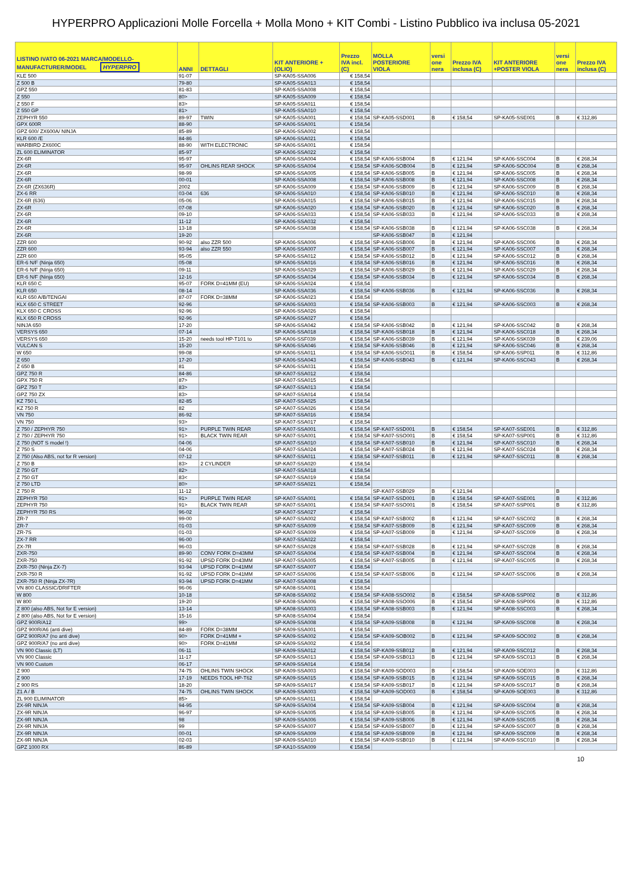HYPERPRO Applicazioni Molle Forcella + Molla Mono + KIT Combi - Listino Pubblico iva inclusa 05-2021
| LISTINO IVATO 06-2021 MARCA/MODELLO- MANUFACTURER/MODEL HYPERPRO | ANNI | DETTAGLI | KIT ANTERIORE + (OLIO) | Prezzo IVA incl. (C) | MOLLA POSTERIORE VIOLA | versi one nera | Prezzo IVA inclusa (C) | KIT ANTERIORE +POSTER VIOLA | versi one nera | Prezzo IVA inclusa (C) |
| --- | --- | --- | --- | --- | --- | --- | --- | --- | --- | --- |
| KLE 500 | 91-07 | | SP-KA05-SSA006 | € 158,54 | | | | | | |
| Z 500 B | 79-80 | | SP-KA05-SSA013 | € 158,54 | | | | | | |
| GPZ 550 | 81-83 | | SP-KA05-SSA008 | € 158,54 | | | | | | |
| Z 550 | 80> | | SP-KA05-SSA009 | € 158,54 | | | | | | |
| Z 550 F | 83> | | SP-KA05-SSA011 | € 158,54 | | | | | | |
| Z 550 GP | 81> | | SP-KA05-SSA010 | € 158,54 | | | | | | |
| ZEPHYR 550 | 89-97 | TWIN | SP-KA05-SSA001 | € 158,54 | SP-KA05-SSD001 | B | € 158,54 | SP-KA05-SSE001 | B | € 312,86 |
| GPX 600R | 88-90 | | SP-KA06-SSA001 | € 158,54 | | | | | | |
| GPZ 600/ ZX600A/ NINJA | 85-89 | | SP-KA06-SSA002 | € 158,54 | | | | | | |
| KLR 600 /E | 84-86 | | SP-KA06-SSA021 | € 158,54 | | | | | | |
| WARBIRD ZX600C | 88-90 | WITH ELECTRONIC | SP-KA06-SSA001 | € 158,54 | | | | | | |
| ZL 600 ELIMINATOR | 85-97 | | SP-KA06-SSA022 | € 158,54 | | | | | | |
| ZX-6R | 95-97 | | SP-KA06-SSA004 | € 158,54 | SP-KA06-SSB004 | B | € 121,94 | SP-KA06-SSC004 | B | € 268,34 |
| ZX-6R | 95-97 | OHLINS REAR SHOCK | SP-KA06-SSA004 | € 158,54 | SP-KA06-SOB004 | B | € 121,94 | SP-KA06-SOC004 | B | € 268,34 |
| ZX-6R | 98-99 | | SP-KA06-SSA005 | € 158,54 | SP-KA06-SSB005 | B | € 121,94 | SP-KA06-SSC005 | B | € 268,34 |
| ZX-6R | 00-01 | | SP-KA06-SSA008 | € 158,54 | SP-KA06-SSB008 | B | € 121,94 | SP-KA06-SSC008 | B | € 268,34 |
| ZX-6R (ZX636R) | 2002 | | SP-KA06-SSA009 | € 158,54 | SP-KA06-SSB009 | B | € 121,94 | SP-KA06-SSC009 | B | € 268,34 |
| ZX-6 RR | 03-04 | 636 | SP-KA06-SSA010 | € 158,54 | SP-KA06-SSB010 | B | € 121,94 | SP-KA06-SSC010 | B | € 268,34 |
| ZX-6R (636) | 05-06 | | SP-KA06-SSA015 | € 158,54 | SP-KA06-SSB015 | B | € 121,94 | SP-KA06-SSC015 | B | € 268,34 |
| ZX-6R | 07-08 | | SP-KA06-SSA020 | € 158,54 | SP-KA06-SSB020 | B | € 121,94 | SP-KA06-SSC020 | B | € 268,34 |
| ZX-6R | 09-10 | | SP-KA06-SSA033 | € 158,54 | SP-KA06-SSB033 | B | € 121,94 | SP-KA06-SSC033 | B | € 268,34 |
| ZX-6R | 11-12 | | SP-KA06-SSA032 | € 158,54 | | | | | | |
| ZX-6R | 13-18 | | SP-KA06-SSA038 | € 158,54 | SP-KA06-SSB038 | B | € 121,94 | SP-KA06-SSC038 | B | € 268,34 |
| ZX-6R | 19-20 | | | | SP-KA06-SSB047 | B | € 121,94 | | | |
| ZZR 600 | 90-92 | also ZZR 500 | SP-KA06-SSA006 | € 158,54 | SP-KA06-SSB006 | B | € 121,94 | SP-KA06-SSC006 | B | € 268,34 |
| ZZR 600 | 93-94 | also ZZR 550 | SP-KA06-SSA007 | € 158,54 | SP-KA06-SSB007 | B | € 121,94 | SP-KA06-SSC007 | B | € 268,34 |
| ZZR 600 | 95-05 | | SP-KA06-SSA012 | € 158,54 | SP-KA06-SSB012 | B | € 121,94 | SP-KA06-SSC012 | B | € 268,34 |
| ER-6 N/F (Ninja 650) | 05-08 | | SP-KA06-SSA016 | € 158,54 | SP-KA06-SSB016 | B | € 121,94 | SP-KA06-SSC016 | B | € 268,34 |
| ER-6 N/F (Ninja 650) | 09-11 | | SP-KA06-SSA029 | € 158,54 | SP-KA06-SSB029 | B | € 121,94 | SP-KA06-SSC029 | B | € 268,34 |
| ER-6 N/F (Ninja 650) | 12-16 | | SP-KA06-SSA034 | € 158,54 | SP-KA06-SSB034 | B | € 121,94 | SP-KA06-SSC034 | B | € 268,34 |
| KLR 650 C | 95-07 | FORK D=41MM (EU) | SP-KA06-SSA024 | € 158,54 | | | | | | |
| KLR 650 | 08-14 | | SP-KA06-SSA036 | € 158,54 | SP-KA06-SSB036 | B | € 121,94 | SP-KA06-SSC036 | B | € 268,34 |
| KLR 650 A/B/TENGAI | 87-07 | FORK D=38MM | SP-KA06-SSA023 | € 158,54 | | | | | | |
| KLX 650 C STREET | 92-96 | | SP-KA06-SSA003 | € 158,54 | SP-KA06-SSB003 | B | € 121,94 | SP-KA06-SSC003 | B | € 268,34 |
| KLX 650 C CROSS | 92-96 | | SP-KA06-SSA026 | € 158,54 | | | | | | |
| KLX 650 R CROSS | 92-96 | | SP-KA06-SSA027 | € 158,54 | | | | | | |
| NINJA 650 | 17-20 | | SP-KA06-SSA042 | € 158,54 | SP-KA06-SSB042 | B | € 121,94 | SP-KA06-SSC042 | B | € 268,34 |
| VERSYS 650 | 07-14 | | SP-KA06-SSA018 | € 158,54 | SP-KA06-SSB018 | B | € 121,94 | SP-KA06-SSC018 | B | € 268,34 |
| VERSYS 650 | 15-20 | needs tool HP-T101 to | SP-KA06-SSF039 | € 158,54 | SP-KA06-SSB039 | B | € 121,94 | SP-KA06-SSK039 | B | € 239,06 |
| VULCAN S | 15-20 | | SP-KA06-SSA046 | € 158,54 | SP-KA06-SSB046 | B | € 121,94 | SP-KA06-SSC046 | B | € 268,34 |
| W 650 | 99-08 | | SP-KA06-SSA011 | € 158,54 | SP-KA06-SSO011 | B | € 158,54 | SP-KA06-SSP011 | B | € 312,86 |
| Z 650 | 17-20 | | SP-KA06-SSA043 | € 158,54 | SP-KA06-SSB043 | B | € 121,94 | SP-KA06-SSC043 | B | € 268,34 |
| Z 650 B | 81 | | SP-KA06-SSA031 | € 158,54 | | | | | | |
| GPZ 750 R | 84-86 | | SP-KA07-SSA012 | € 158,54 | | | | | | |
| GPX 750 R | 87> | | SP-KA07-SSA015 | € 158,54 | | | | | | |
| GPZ 750 T | 83> | | SP-KA07-SSA013 | € 158,54 | | | | | | |
| GPZ 750 ZX | 83> | | SP-KA07-SSA014 | € 158,54 | | | | | | |
| KZ 750 L | 82-85 | | SP-KA07-SSA025 | € 158,54 | | | | | | |
| KZ 750 R | 82 | | SP-KA07-SSA026 | € 158,54 | | | | | | |
| VN 750 | 86-92 | | SP-KA07-SSA016 | € 158,54 | | | | | | |
| VN 750 | 93> | | SP-KA07-SSA017 | € 158,54 | | | | | | |
| Z 750 / ZEPHYR 750 | 91> | PURPLE TWIN REAR | SP-KA07-SSA001 | € 158,54 | SP-KA07-SSD001 | B | € 158,54 | SP-KA07-SSE001 | B | € 312,86 |
| Z 750 / ZEPHYR 750 | 91> | BLACK TWIN REAR | SP-KA07-SSA001 | € 158,54 | SP-KA07-SSO001 | B | € 158,54 | SP-KA07-SSP001 | B | € 312,86 |
| Z 750 (NOT S model !) | 04-06 | | SP-KA07-SSA010 | € 158,54 | SP-KA07-SSB010 | B | € 121,94 | SP-KA07-SSC010 | B | € 268,34 |
| Z 750 S | 04-06 | | SP-KA07-SSA024 | € 158,54 | SP-KA07-SSB024 | B | € 121,94 | SP-KA07-SSC024 | B | € 268,34 |
| Z 750 (Also ABS, not for R version) | 07-12 | | SP-KA07-SSA011 | € 158,54 | SP-KA07-SSB011 | B | € 121,94 | SP-KA07-SSC011 | B | € 268,34 |
| Z 750 B | 83> | 2 CYLINDER | SP-KA07-SSA020 | € 158,54 | | | | | | |
| Z 750 GT | 82> | | SP-KA07-SSA018 | € 158,54 | | | | | | |
| Z 750 GT | 83< | | SP-KA07-SSA019 | € 158,54 | | | | | | |
| Z 750 LTD | 80> | | SP-KA07-SSA021 | € 158,54 | | | | | | |
| Z 750 R | 11-12 | | | | SP-KA07-SSB029 | B | € 121,94 | | B | |
| ZEPHYR 750 | 91> | PURPLE TWIN REAR | SP-KA07-SSA001 | € 158,54 | SP-KA07-SSD001 | B | € 158,54 | SP-KA07-SSE001 | B | € 312,86 |
| ZEPHYR 750 | 91> | BLACK TWIN REAR | SP-KA07-SSA001 | € 158,54 | SP-KA07-SSO001 | B | € 158,54 | SP-KA07-SSP001 | B | € 312,86 |
| ZEPHYR 750 RS | 96-02 | | SP-KA07-SSA027 | € 158,54 | | | | | | |
| ZR-7 | 99-00 | | SP-KA07-SSA002 | € 158,54 | SP-KA07-SSB002 | B | € 121,94 | SP-KA07-SSC002 | B | € 268,34 |
| ZR-7 | 01-03 | | SP-KA07-SSA009 | € 158,54 | SP-KA07-SSB009 | B | € 121,94 | SP-KA07-SSC009 | B | € 268,34 |
| ZR-7S | 01-03 | | SP-KA07-SSA009 | € 158,54 | SP-KA07-SSB009 | B | € 121,94 | SP-KA07-SSC009 | B | € 268,34 |
| ZX-7 RR | 96-00 | | SP-KA07-SSA022 | € 158,54 | | | | | | |
| ZX-7R | 96-03 | | SP-KA07-SSA028 | € 158,54 | SP-KA07-SSB028 | B | € 121,94 | SP-KA07-SSC028 | B | € 268,34 |
| ZXR-750 | 89-90 | CONV FORK D=43MM | SP-KA07-SSA004 | € 158,54 | SP-KA07-SSB004 | B | € 121,94 | SP-KA07-SSC004 | B | € 268,34 |
| ZXR-750 | 91-92 | UPSD FORK D=43MM | SP-KA07-SSA005 | € 158,54 | SP-KA07-SSB005 | B | € 121,94 | SP-KA07-SSC005 | B | € 268,34 |
| ZXR-750 (Ninja ZX-7) | 93-94 | UPSD FORK D=41MM | SP-KA07-SSA007 | € 158,54 | | | | | | |
| ZXR-750 R | 91-92 | UPSD FORK D=41MM | SP-KA07-SSA006 | € 158,54 | SP-KA07-SSB006 | B | € 121,94 | SP-KA07-SSC006 | B | € 268,34 |
| ZXR-750 R (Ninja ZX-7R) | 93-94 | UPSD FORK D=41MM | SP-KA07-SSA008 | € 158,54 | | | | | | |
| VN 800 CLASSIC/DRIFTER | 96-06 | | SP-KA08-SSA001 | € 158,54 | | | | | | |
| W 800 | 10-18 | | SP-KA08-SSA002 | € 158,54 | SP-KA08-SSO002 | B | € 158,54 | SP-KA08-SSP002 | B | € 312,86 |
| W 800 | 19-20 | | SP-KA08-SSA006 | € 158,54 | SP-KA08-SSO006 | B | € 158,54 | SP-KA08-SSP006 | B | € 312,86 |
| Z 800 (also ABS, Not for E version) | 13-14 | | SP-KA08-SSA003 | € 158,54 | SP-KA08-SSB003 | B | € 121,94 | SP-KA08-SSC003 | B | € 268,34 |
| Z 800 (also ABS, Not for E version) | 15-16 | | SP-KA08-SSA004 | € 158,54 | | | | | | |
| GPZ 900R/A12 | 99> | | SP-KA09-SSA008 | € 158,54 | SP-KA09-SSB008 | B | € 121,94 | SP-KA09-SSC008 | B | € 268,34 |
| GPZ 900R/A6 (anti dive) | 84-89 | FORK D=38MM | SP-KA09-SSA001 | € 158,54 | | | | | | |
| GPZ 900R/A7 (no anti dive) | 90> | FORK D=41MM + | SP-KA09-SSA002 | € 158,54 | SP-KA09-SOB002 | B | € 121,94 | SP-KA09-SOC002 | B | € 268,34 |
| GPZ 900R/A7 (no anti dive) | 90> | FORK D=41MM | SP-KA09-SSA002 | € 158,54 | | | | | | |
| VN 900 Classic (LT) | 06-11 | | SP-KA09-SSA012 | € 158,54 | SP-KA09-SSB012 | B | € 121,94 | SP-KA09-SSC012 | B | € 268,34 |
| VN 900 Classic | 11-17 | | SP-KA09-SSA013 | € 158,54 | SP-KA09-SSB013 | B | € 121,94 | SP-KA09-SSC013 | B | € 268,34 |
| VN 900 Custom | 06-17 | | SP-KA09-SSA014 | € 158,54 | | | | | | |
| Z 900 | 74-75 | OHLINS TWIN SHOCK | SP-KA09-SSA003 | € 158,54 | SP-KA09-SOD003 | B | € 158,54 | SP-KA09-SOE003 | B | € 312,86 |
| Z 900 | 17-19 | NEEDS TOOL HP-T62 | SP-KA09-SSA015 | € 158,54 | SP-KA09-SSB015 | B | € 121,94 | SP-KA09-SSC015 | B | € 268,34 |
| Z 900 RS | 18-20 | | SP-KA09-SSA017 | € 158,54 | SP-KA09-SSB017 | B | € 121,94 | SP-KA09-SSC017 | B | € 268,34 |
| Z1 A / B | 74-75 | OHLINS TWIN SHOCK | SP-KA09-SSA003 | € 158,54 | SP-KA09-SOD003 | B | € 158,54 | SP-KA09-SOE003 | B | € 312,86 |
| ZL 900 ELIMINATOR | 85> | | SP-KA09-SSA011 | € 158,54 | | | | | | |
| ZX-9R NINJA | 94-95 | | SP-KA09-SSA004 | € 158,54 | SP-KA09-SSB004 | B | € 121,94 | SP-KA09-SSC004 | B | € 268,34 |
| ZX-9R NINJA | 96-97 | | SP-KA09-SSA005 | € 158,54 | SP-KA09-SSB005 | B | € 121,94 | SP-KA09-SSC005 | B | € 268,34 |
| ZX-9R NINJA | 98 | | SP-KA09-SSA006 | € 158,54 | SP-KA09-SSB006 | B | € 121,94 | SP-KA09-SSC005 | B | € 268,34 |
| ZX-9R NINJA | 99 | | SP-KA09-SSA007 | € 158,54 | SP-KA09-SSB007 | B | € 121,94 | SP-KA09-SSC007 | B | € 268,34 |
| ZX-9R NINJA | 00-01 | | SP-KA09-SSA009 | € 158,54 | SP-KA09-SSB009 | B | € 121,94 | SP-KA09-SSC009 | B | € 268,34 |
| ZX-9R NINJA | 02-03 | | SP-KA09-SSA010 | € 158,54 | SP-KA09-SSB010 | B | € 121,94 | SP-KA09-SSC010 | B | € 268,34 |
| GPZ 1000 RX | 86-89 | | SP-KA10-SSA009 | € 158,54 | | | | | | |
10